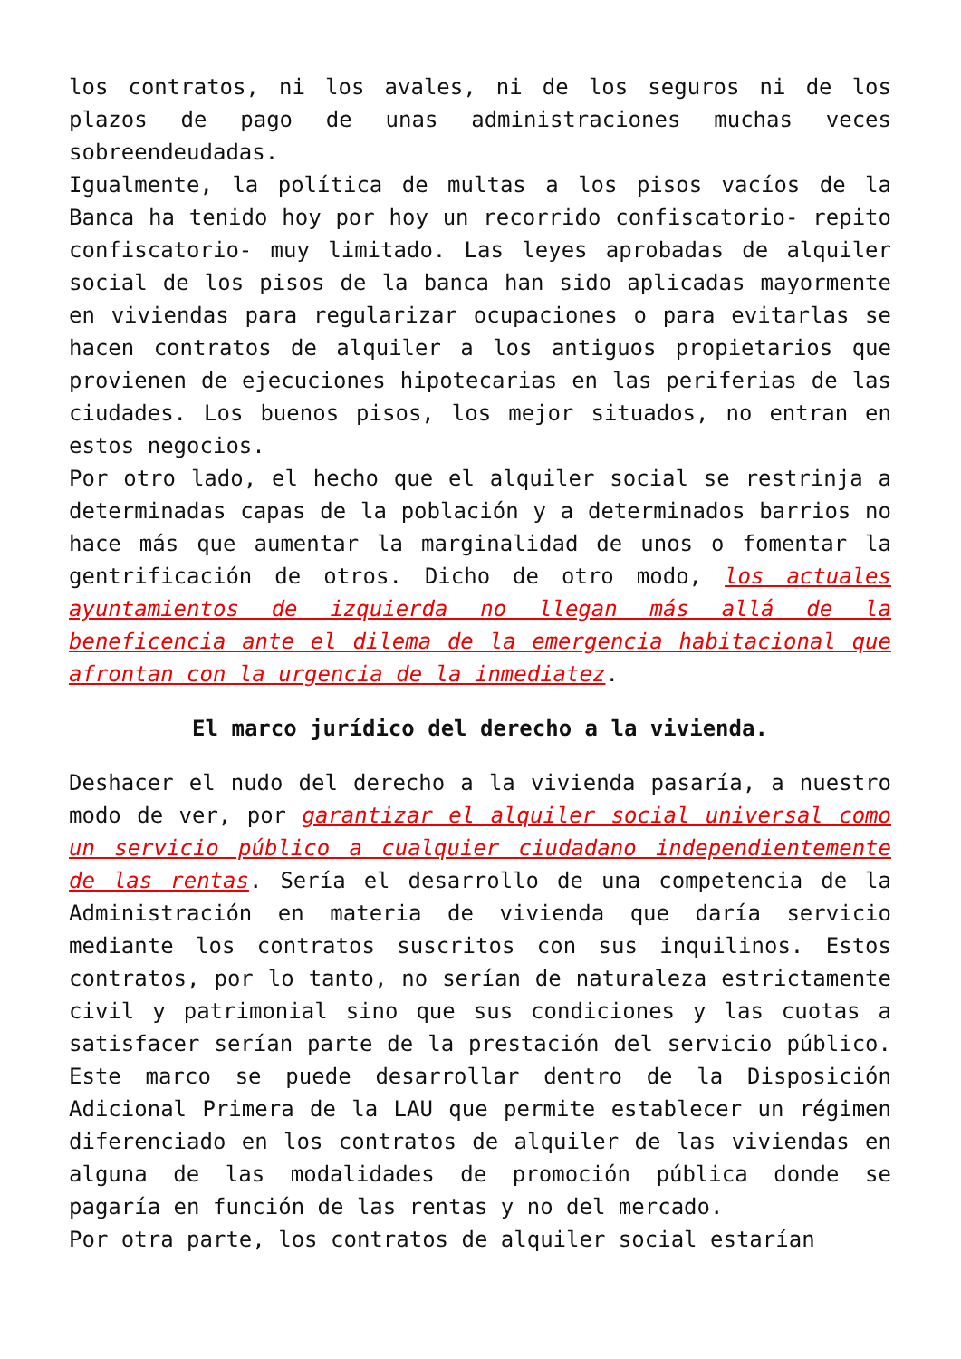los contratos, ni los avales, ni de los seguros ni de los plazos de pago de unas administraciones muchas veces sobreendeudadas.
Igualmente, la política de multas a los pisos vacíos de la Banca ha tenido hoy por hoy un recorrido confiscatorio- repito confiscatorio- muy limitado. Las leyes aprobadas de alquiler social de los pisos de la banca han sido aplicadas mayormente en viviendas para regularizar ocupaciones o para evitarlas se hacen contratos de alquiler a los antiguos propietarios que provienen de ejecuciones hipotecarias en las periferias de las ciudades. Los buenos pisos, los mejor situados, no entran en estos negocios.
Por otro lado, el hecho que el alquiler social se restrinja a determinadas capas de la población y a determinados barrios no hace más que aumentar la marginalidad de unos o fomentar la gentrificación de otros. Dicho de otro modo, los actuales ayuntamientos de izquierda no llegan más allá de la beneficencia ante el dilema de la emergencia habitacional que afrontan con la urgencia de la inmediatez.
El marco jurídico del derecho a la vivienda.
Deshacer el nudo del derecho a la vivienda pasaría, a nuestro modo de ver, por garantizar el alquiler social universal como un servicio público a cualquier ciudadano independientemente de las rentas. Sería el desarrollo de una competencia de la Administración en materia de vivienda que daría servicio mediante los contratos suscritos con sus inquilinos. Estos contratos, por lo tanto, no serían de naturaleza estrictamente civil y patrimonial sino que sus condiciones y las cuotas a satisfacer serían parte de la prestación del servicio público. Este marco se puede desarrollar dentro de la Disposición Adicional Primera de la LAU que permite establecer un régimen diferenciado en los contratos de alquiler de las viviendas en alguna de las modalidades de promoción pública donde se pagaría en función de las rentas y no del mercado.
Por otra parte, los contratos de alquiler social estarían